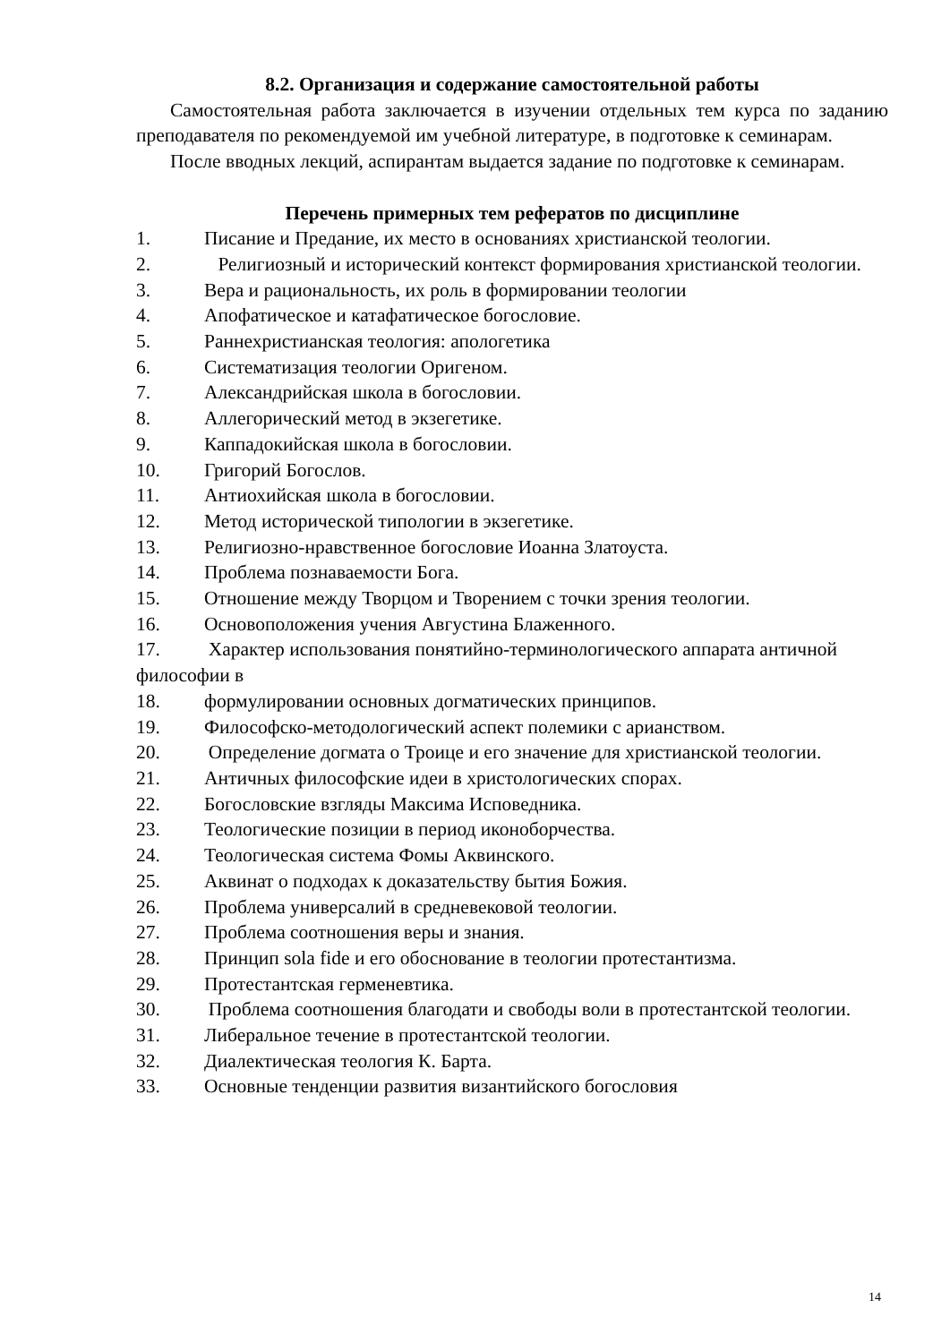8.2. Организация и содержание самостоятельной работы
Самостоятельная работа заключается в изучении отдельных тем курса по заданию преподавателя по рекомендуемой им учебной литературе, в подготовке к семинарам.
После вводных лекций, аспирантам выдается задание по подготовке к семинарам.
Перечень примерных тем рефератов по дисциплине
1. Писание и Предание, их место в основаниях христианской теологии.
2. Религиозный и исторический контекст формирования христианской теологии.
3. Вера и рациональность, их роль в формировании теологии
4. Апофатическое и катафатическое богословие.
5. Раннехристианская теология: апологетика
6. Систематизация теологии Оригеном.
7. Александрийская школа в богословии.
8. Аллегорический метод в экзегетике.
9. Каппадокийская школа в богословии.
10. Григорий Богослов.
11. Антиохийская школа в богословии.
12. Метод исторической типологии в экзегетике.
13. Религиозно-нравственное богословие Иоанна Златоуста.
14. Проблема познаваемости Бога.
15. Отношение между Творцом и Творением с точки зрения теологии.
16. Основоположения учения Августина Блаженного.
17. Характер использования понятийно-терминологического аппарата античной философии в
18. формулировании основных догматических принципов.
19. Философско-методологический аспект полемики с арианством.
20. Определение догмата о Троице и его значение для христианской теологии.
21. Античных философские идеи в христологических спорах.
22. Богословские взгляды Максима Исповедника.
23. Теологические позиции в период иконоборчества.
24. Теологическая система Фомы Аквинского.
25. Аквинат о подходах к доказательству бытия Божия.
26. Проблема универсалий в средневековой теологии.
27. Проблема соотношения веры и знания.
28. Принцип sola fide и его обоснование в теологии протестантизма.
29. Протестантская герменевтика.
30. Проблема соотношения благодати и свободы воли в протестантской теологии.
31. Либеральное течение в протестантской теологии.
32. Диалектическая теология К. Барта.
33. Основные тенденции развития византийского богословия
14